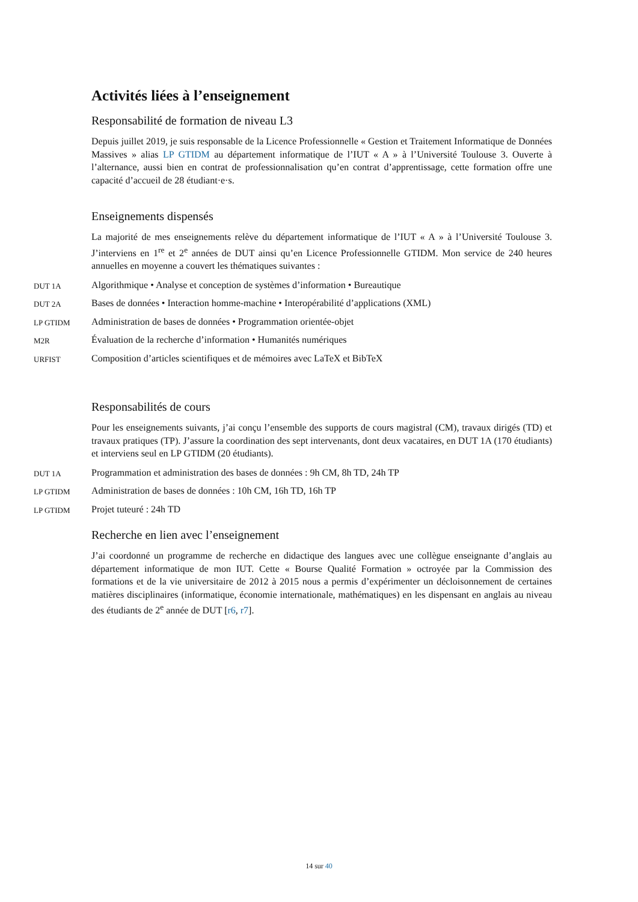Activités liées à l’enseignement
Responsabilité de formation de niveau L3
Depuis juillet 2019, je suis responsable de la Licence Professionnelle « Gestion et Traitement Informatique de Données Massives » alias LP GTIDM au département informatique de l’IUT « A » à l’Université Toulouse 3. Ouverte à l’alternance, aussi bien en contrat de professionnalisation qu’en contrat d’apprentissage, cette formation offre une capacité d’accueil de 28 étudiant·e·s.
Enseignements dispensés
La majorité de mes enseignements relève du département informatique de l’IUT « A » à l’Université Toulouse 3. J’interviens en 1<sup>re</sup> et 2<sup>e</sup> années de DUT ainsi qu’en Licence Professionnelle GTIDM. Mon service de 240 heures annuelles en moyenne a couvert les thématiques suivantes :
DUT 1A Algorithmique • Analyse et conception de systèmes d’information • Bureautique
DUT 2A Bases de données • Interaction homme-machine • Interopérabilité d’applications (XML)
LP GTIDM Administration de bases de données • Programmation orientée-objet
M2R Évaluation de la recherche d’information • Humanités numériques
URFIST Composition d’articles scientifiques et de mémoires avec LaTeX et BibTeX
Responsabilités de cours
Pour les enseignements suivants, j’ai conçu l’ensemble des supports de cours magistral (CM), travaux dirigés (TD) et travaux pratiques (TP). J’assure la coordination des sept intervenants, dont deux vacataires, en DUT 1A (170 étudiants) et interviens seul en LP GTIDM (20 étudiants).
DUT 1A Programmation et administration des bases de données : 9h CM, 8h TD, 24h TP
LP GTIDM Administration de bases de données : 10h CM, 16h TD, 16h TP
LP GTIDM Projet tuteuré : 24h TD
Recherche en lien avec l’enseignement
J’ai coordonné un programme de recherche en didactique des langues avec une collègue enseignante d’anglais au département informatique de mon IUT. Cette « Bourse Qualité Formation » octroyée par la Commission des formations et de la vie universitaire de 2012 à 2015 nous a permis d’expérimenter un décloisonnement de certaines matières disciplinaires (informatique, économie internationale, mathématiques) en les dispensant en anglais au niveau des étudiants de 2<sup>e</sup> année de DUT [r6, r7].
14 sur 40